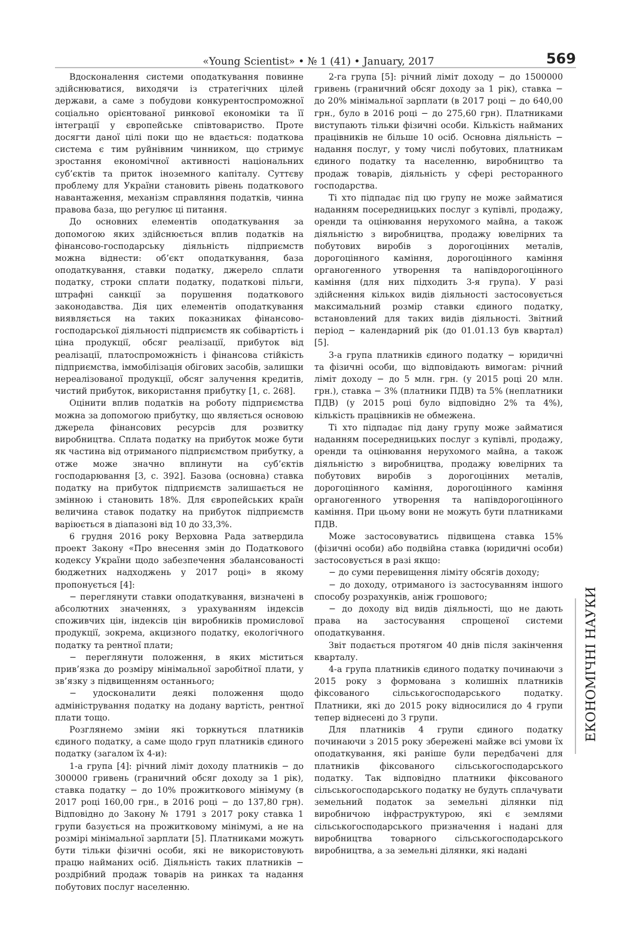«Young Scientist» • № 1 (41) • January, 2017 569
Вдосконалення системи оподаткування повинне здійснюватися, виходячи із стратегічних цілей держави, а саме з побудови конкурентоспроможної соціально орієнтованої ринкової економіки та її інтеграції у європейське співтовариство. Проте досягти даної цілі поки що не вдається: податкова система є тим руйнівним чинником, що стримує зростання економічної активності національних суб’єктів та приток іноземного капіталу. Суттєву проблему для України становить рівень податкового навантаження, механізм справляння податків, чинна правова база, що регулює ці питання.
До основних елементів оподаткування за допомогою яких здійснюється вплив податків на фінансово-господарську діяльність підприємств можна віднести: об’єкт оподаткування, база оподаткування, ставки податку, джерело сплати податку, строки сплати податку, податкові пільги, штрафні санкції за порушення податкового законодавства. Дія цих елементів оподаткування виявляється на таких показниках фінансово-господарської діяльності підприємств як собівартість і ціна продукції, обсяг реалізації, прибуток від реалізації, платоспроможність і фінансова стійкість підприємства, іммобілізація обігових засобів, залишки нереалізованої продукції, обсяг залучення кредитів, чистий прибуток, використання прибутку [1, с. 268].
Оцінити вплив податків на роботу підприємства можна за допомогою прибутку, що являється основою джерела фінансових ресурсів для розвитку виробництва. Сплата податку на прибуток може бути як частина від отриманого підприємством прибутку, а отже може значно вплинути на суб’єктів господарювання [3, с. 392]. Базова (основна) ставка податку на прибуток підприємств залишається не змінною і становить 18%. Для європейських країн величина ставок податку на прибуток підприємств варіюється в діапазоні від 10 до 33,3%.
6 грудня 2016 року Верховна Рада затвердила проект Закону «Про внесення змін до Податкового кодексу України щодо забезпечення збалансованості бюджетних надходжень у 2017 році» в якому пропонується [4]:
− переглянути ставки оподаткування, визначені в абсолютних значеннях, з урахуванням індексів споживчих цін, індексів цін виробників промислової продукції, зокрема, акцизного податку, екологічного податку та рентної плати;
− переглянути положення, в яких міститься прив’язка до розміру мінімальної заробітної плати, у зв’язку з підвищенням останнього;
− удосконалити деякі положення щодо адміністрування податку на додану вартість, рентної плати тощо.
Розглянемо зміни які торкнуться платників єдиного податку, а саме щодо груп платників єдиного податку (загалом їх 4-и):
1-а група [4]: річний ліміт доходу платників − до 300000 гривень (граничний обсяг доходу за 1 рік), ставка податку − до 10% прожиткового мінімуму (в 2017 році 160,00 грн., в 2016 році − до 137,80 грн). Відповідно до Закону № 1791 з 2017 року ставка 1 групи базується на прожитковому мінімумі, а не на розмірі мінімальної зарплати [5]. Платниками можуть бути тільки фізичні особи, які не використовують працю найманих осіб. Діяльність таких платників − роздрібний продаж товарів на ринках та надання побутових послуг населенню.
2-га група [5]: річний ліміт доходу − до 1500000 гривень (граничний обсяг доходу за 1 рік), ставка − до 20% мінімальної зарплати (в 2017 році − до 640,00 грн., було в 2016 році − до 275,60 грн). Платниками виступають тільки фізичні особи. Кількість найманих працівників не більше 10 осіб. Основна діяльність − надання послуг, у тому числі побутових, платникам єдиного податку та населенню, виробництво та продаж товарів, діяльність у сфері ресторанного господарства.
Ті хто підпадає під цю групу не може займатися наданням посередницьких послуг з купівлі, продажу, оренди та оцінювання нерухомого майна, а також діяльністю з виробництва, продажу ювелірних та побутових виробів з дорогоцінних металів, дорогоцінного каміння, дорогоцінного каміння органогенного утворення та напівдорогоцінного каміння (для них підходить 3-я група). У разі здійснення кількох видів діяльності застосовується максимальний розмір ставки єдиного податку, встановлений для таких видів діяльності. Звітний період − календарний рік (до 01.01.13 був квартал) [5].
3-а група платників єдиного податку − юридичні та фізичні особи, що відповідають вимогам: річний ліміт доходу − до 5 млн. грн. (у 2015 році 20 млн. грн.), ставка − 3% (платники ПДВ) та 5% (неплатники ПДВ) (у 2015 році було відповідно 2% та 4%), кількість працівників не обмежена.
Ті хто підпадає під дану групу може займатися наданням посередницьких послуг з купівлі, продажу, оренди та оцінювання нерухомого майна, а також діяльністю з виробництва, продажу ювелірних та побутових виробів з дорогоцінних металів, дорогоцінного каміння, дорогоцінного каміння органогенного утворення та напівдорогоцінного каміння. При цьому вони не можуть бути платниками ПДВ.
Може застосовуватись підвищена ставка 15% (фізичні особи) або подвійна ставка (юридичні особи) застосовується в разі якщо:
− до суми перевищення ліміту обсягів доходу;
− до доходу, отриманого із застосуванням іншого способу розрахунків, аніж грошового;
− до доходу від видів діяльності, що не дають права на застосування спрощеної системи оподаткування.
Звіт подається протягом 40 днів після закінчення кварталу.
4-а група платників єдиного податку починаючи з 2015 року з формована з колишніх платників фіксованого сільськогосподарського податку. Платники, які до 2015 року відносилися до 4 групи тепер віднесені до 3 групи.
Для платників 4 групи єдиного податку починаючи з 2015 року збережені майже всі умови їх оподаткування, які раніше були передбачені для платників фіксованого сільськогосподарського податку. Так відповідно платники фіксованого сільськогосподарського податку не будуть сплачувати земельний податок за земельні ділянки під виробничою інфраструктурою, які є землями сільськогосподарського призначення і надані для виробництва товарного сільськогосподарського виробництва, а за земельні ділянки, які надані
ЕКОНОМІЧНІ НАУКИ